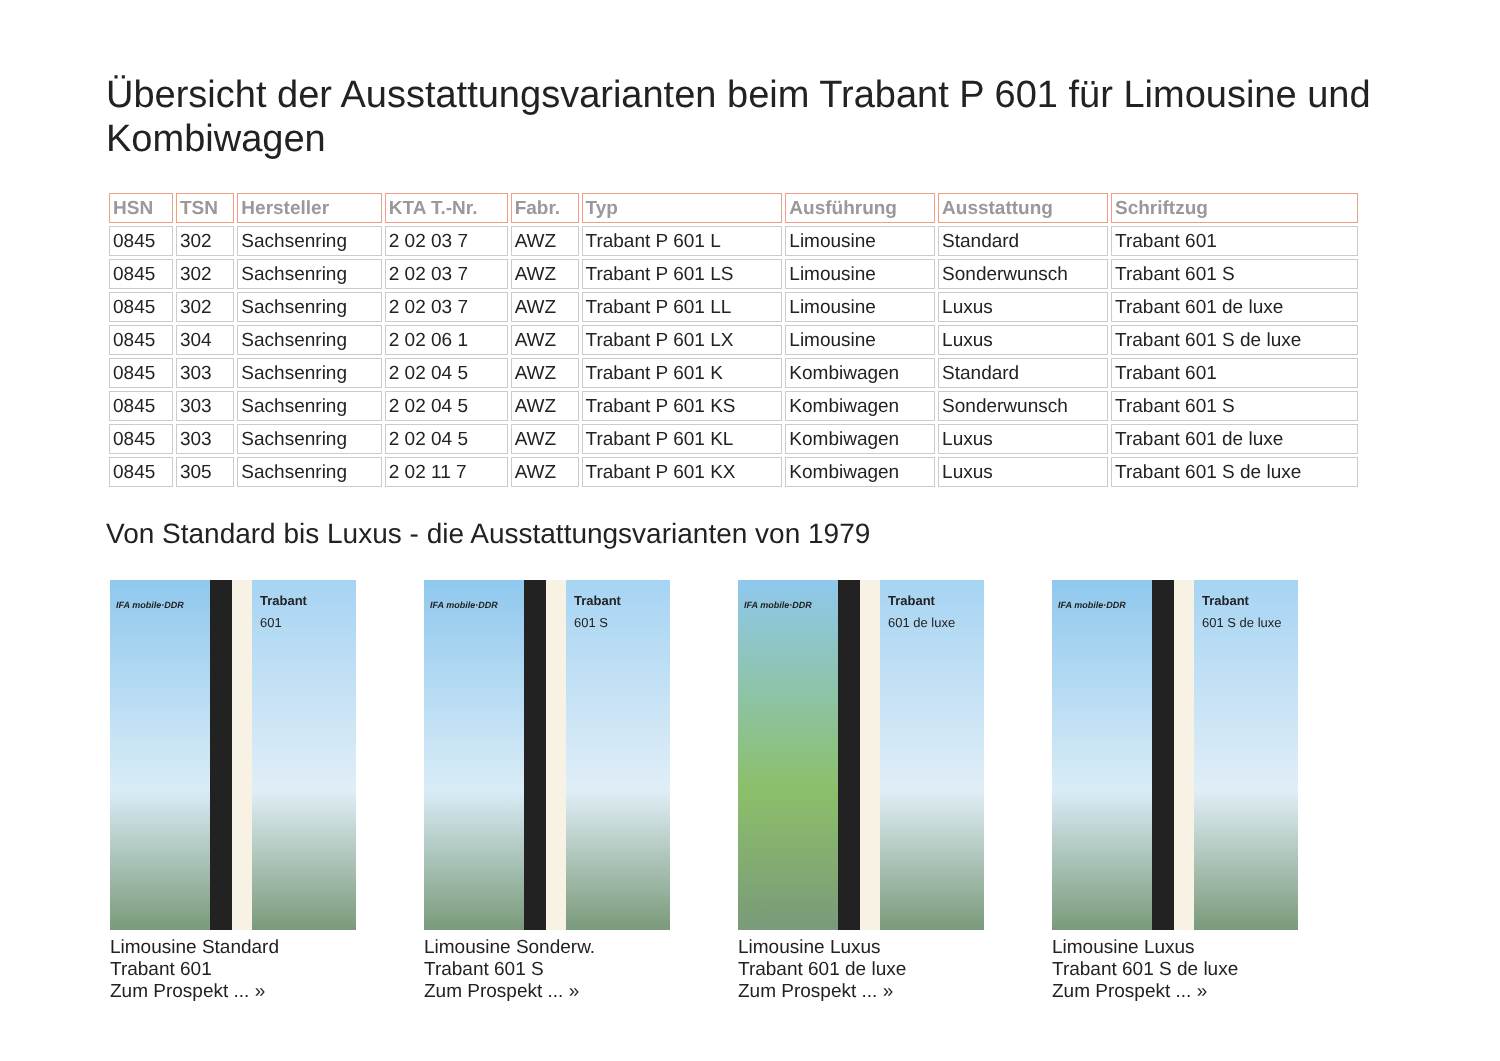Übersicht der Ausstattungsvarianten beim Trabant P 601 für Limousine und Kombiwagen
| HSN | TSN | Hersteller | KTA T.-Nr. | Fabr. | Typ | Ausführung | Ausstattung | Schriftzug |
| --- | --- | --- | --- | --- | --- | --- | --- | --- |
| 0845 | 302 | Sachsenring | 2 02 03 7 | AWZ | Trabant P 601 L | Limousine | Standard | Trabant 601 |
| 0845 | 302 | Sachsenring | 2 02 03 7 | AWZ | Trabant P 601 LS | Limousine | Sonderwunsch | Trabant 601 S |
| 0845 | 302 | Sachsenring | 2 02 03 7 | AWZ | Trabant P 601 LL | Limousine | Luxus | Trabant 601 de luxe |
| 0845 | 304 | Sachsenring | 2 02 06 1 | AWZ | Trabant P 601 LX | Limousine | Luxus | Trabant 601 S de luxe |
| 0845 | 303 | Sachsenring | 2 02 04 5 | AWZ | Trabant P 601 K | Kombiwagen | Standard | Trabant 601 |
| 0845 | 303 | Sachsenring | 2 02 04 5 | AWZ | Trabant P 601 KS | Kombiwagen | Sonderwunsch | Trabant 601 S |
| 0845 | 303 | Sachsenring | 2 02 04 5 | AWZ | Trabant P 601 KL | Kombiwagen | Luxus | Trabant 601 de luxe |
| 0845 | 305 | Sachsenring | 2 02 11 7 | AWZ | Trabant P 601 KX | Kombiwagen | Luxus | Trabant 601 S de luxe |
Von Standard bis Luxus - die Ausstattungsvarianten von 1979
IFA mobile·DDR
Trabant
601
Limousine Standard
Trabant 601
Zum Prospekt ... »
IFA mobile·DDR
Trabant
601 S
Limousine Sonderw.
Trabant 601 S
Zum Prospekt ... »
IFA mobile·DDR
Trabant
601 de luxe
Limousine Luxus
Trabant 601 de luxe
Zum Prospekt ... »
IFA mobile·DDR
Trabant
601 S de luxe
Limousine Luxus
Trabant 601 S de luxe
Zum Prospekt ... »